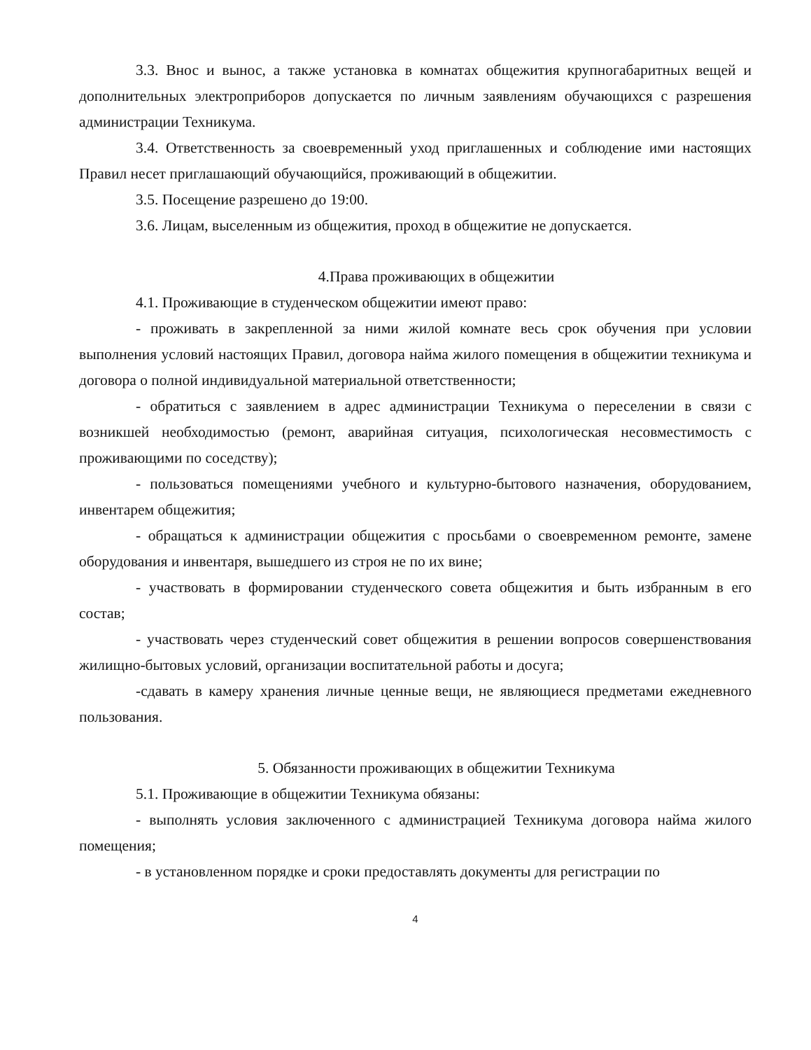3.3. Внос и вынос, а также установка в комнатах общежития крупногабаритных вещей и дополнительных электроприборов допускается по личным заявлениям обучающихся с разрешения администрации Техникума.
3.4. Ответственность за своевременный уход приглашенных и соблюдение ими настоящих Правил несет приглашающий обучающийся, проживающий в общежитии.
3.5. Посещение разрешено до 19:00.
3.6. Лицам, выселенным из общежития, проход в общежитие не допускается.
4.Права проживающих в общежитии
4.1. Проживающие в студенческом общежитии имеют право:
- проживать в закрепленной за ними жилой комнате весь срок обучения при условии выполнения условий настоящих Правил, договора найма жилого помещения в общежитии техникума и договора о полной индивидуальной материальной ответственности;
- обратиться с заявлением в адрес администрации Техникума о переселении в связи с возникшей необходимостью (ремонт, аварийная ситуация, психологическая несовместимость с проживающими по соседству);
- пользоваться помещениями учебного и культурно-бытового назначения, оборудованием, инвентарем общежития;
- обращаться к администрации общежития с просьбами о своевременном ремонте, замене оборудования и инвентаря, вышедшего из строя не по их вине;
- участвовать в формировании студенческого совета общежития и быть избранным в его состав;
- участвовать через студенческий совет общежития в решении вопросов совершенствования жилищно-бытовых условий, организации воспитательной работы и досуга;
-сдавать в камеру хранения личные ценные вещи, не являющиеся предметами ежедневного пользования.
5. Обязанности проживающих в общежитии Техникума
5.1. Проживающие в общежитии Техникума обязаны:
- выполнять условия заключенного с администрацией Техникума договора найма жилого помещения;
- в установленном порядке и сроки предоставлять документы для регистрации по
4